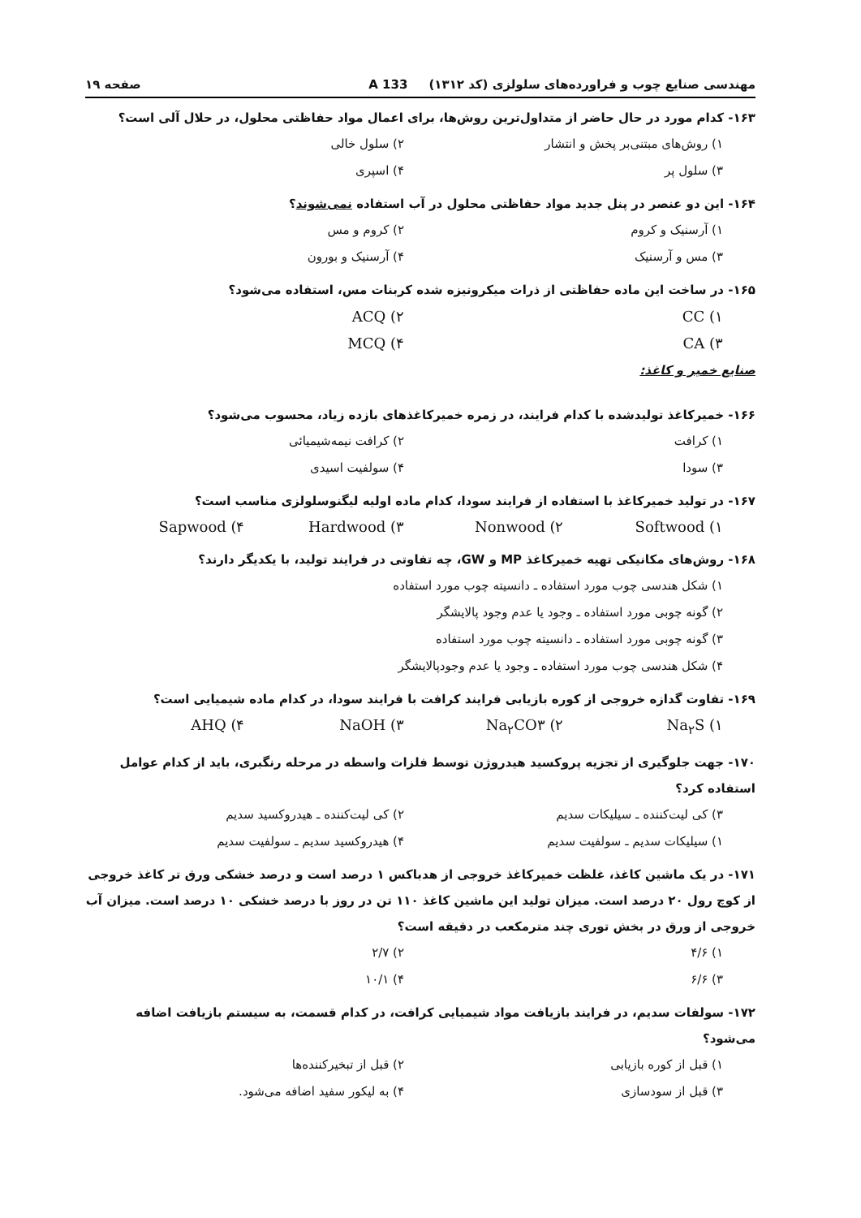مهندسی صنایع چوب و فراورده‌های سلولزی (کد ۱۳۱۲) 133 A صفحه ۱۹
۱۶۳- کدام مورد در حال حاضر از متداول‌ترین روش‌ها، برای اعمال مواد حفاظتی محلول، در حلال آلی است؟
۱) روش‌های مبتنی‌بر پخش و انتشار ۲) سلول خالی ۳) سلول پر ۴) اسپری
۱۶۴- این دو عنصر در پنل جدید مواد حفاظتی محلول در آب استفاده نمی‌شوند؟
۱) آرسنیک و کروم ۲) کروم و مس ۳) مس و آرسنیک ۴) آرسنیک و بورون
۱۶۵- در ساخت این ماده حفاظتی از ذرات میکرونیزه شده کربنات مس، استفاده می‌شود؟
CC (۱ ACQ (۲ CA (۳ MCQ (۴
صنایع خمیر و کاغذ:
۱۶۶- خمیرکاغذ تولیدشده با کدام فرایند، در زمره خمیرکاغذهای بازده زیاد، محسوب می‌شود؟
۱) کرافت ۲) کرافت نیمه‌شیمیائی ۳) سودا ۴) سولفیت اسیدی
۱۶۷- در تولید خمیرکاغذ با استفاده از فرایند سودا، کدام ماده اولیه لیگنوسلولزی مناسب است؟
Softwood (۱ Nonwood (۲ Hardwood (۳ Sapwood (۴
۱۶۸- روش‌های مکانیکی تهیه خمیرکاغذ MP و GW، چه تفاوتی در فرایند تولید، با یکدیگر دارند؟
۱) شکل هندسی چوب مورد استفاده ـ دانسیته چوب مورد استفاده
۲) گونه چوبی مورد استفاده ـ وجود یا عدم وجود پالایشگر
۳) گونه چوبی مورد استفاده ـ دانسیته چوب مورد استفاده
۴) شکل هندسی چوب مورد استفاده ـ وجود یا عدم وجودپالایشگر
۱۶۹- تفاوت گدازه خروجی از کوره بازیابی فرایند کرافت با فرایند سودا، در کدام ماده شیمیایی است؟
Na<sub>۲</sub>S (۱ Na<sub>۲</sub>CO۳ (۲ NaOH (۳ AHQ (۴
۱۷۰- جهت جلوگیری از تجزیه پروکسید هیدروژن توسط فلزات واسطه در مرحله رنگبری، باید از کدام عوامل استفاده کرد؟
۳) کی لیت‌کننده ـ سیلیکات سدیم ۲) کی لیت‌کننده ـ هیدروکسید سدیم ۱) سیلیکات سدیم ـ سولفیت سدیم ۴) هیدروکسید سدیم ـ سولفیت سدیم
۱۷۱- در یک ماشین کاغذ، غلظت خمیرکاغذ خروجی از هدباکس ۱ درصد است و درصد خشکی ورق تر کاغذ خروجی از کوچ رول ۲۰ درصد است. میزان تولید این ماشین کاغذ ۱۱۰ تن در روز با درصد خشکی ۱۰ درصد است. میزان آب خروجی از ورق در بخش توری چند مترمکعب در دقیقه است؟
۱) ۴/۶ ۲) ۲/۷ ۳) ۶/۶ ۴) ۱۰/۱
۱۷۲- سولفات سدیم، در فرایند بازیافت مواد شیمیایی کرافت، در کدام قسمت، به سیستم بازیافت اضافه می‌شود؟
۱) قبل از کوره بازیابی ۲) قبل از تبخیرکننده‌ها ۳) قبل از سودسازی ۴) به لیکور سفید اضافه می‌شود.